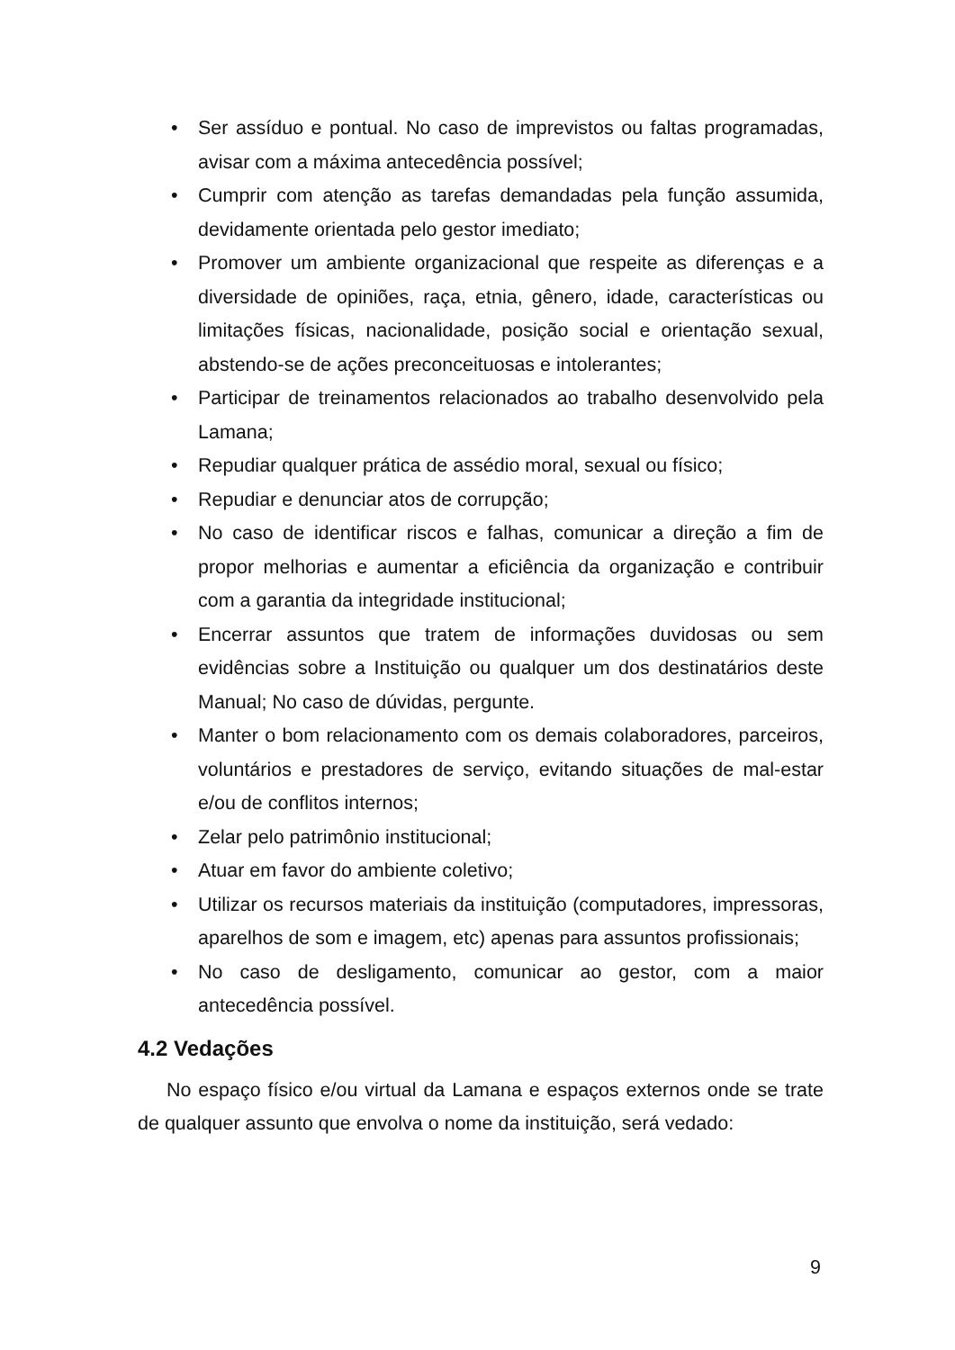• Ser assíduo e pontual. No caso de imprevistos ou faltas programadas, avisar com a máxima antecedência possível;
• Cumprir com atenção as tarefas demandadas pela função assumida, devidamente orientada pelo gestor imediato;
• Promover um ambiente organizacional que respeite as diferenças e a diversidade de opiniões, raça, etnia, gênero, idade, características ou limitações físicas, nacionalidade, posição social e orientação sexual, abstendo-se de ações preconceituosas e intolerantes;
• Participar de treinamentos relacionados ao trabalho desenvolvido pela Lamana;
• Repudiar qualquer prática de assédio moral, sexual ou físico;
• Repudiar e denunciar atos de corrupção;
• No caso de identificar riscos e falhas, comunicar a direção a fim de propor melhorias e aumentar a eficiência da organização e contribuir com a garantia da integridade institucional;
• Encerrar assuntos que tratem de informações duvidosas ou sem evidências sobre a Instituição ou qualquer um dos destinatários deste Manual; No caso de dúvidas, pergunte.
• Manter o bom relacionamento com os demais colaboradores, parceiros, voluntários e prestadores de serviço, evitando situações de mal-estar e/ou de conflitos internos;
• Zelar pelo patrimônio institucional;
• Atuar em favor do ambiente coletivo;
• Utilizar os recursos materiais da instituição (computadores, impressoras, aparelhos de som e imagem, etc) apenas para assuntos profissionais;
• No caso de desligamento, comunicar ao gestor, com a maior antecedência possível.
4.2 Vedações
No espaço físico e/ou virtual da Lamana e espaços externos onde se trate de qualquer assunto que envolva o nome da instituição, será vedado:
9